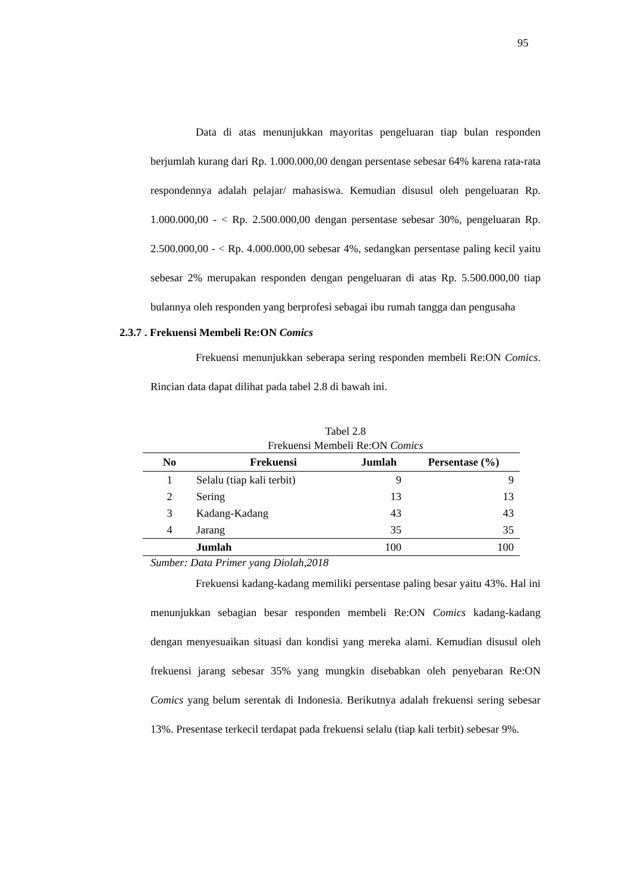95
Data di atas menunjukkan mayoritas pengeluaran tiap bulan responden berjumlah kurang dari Rp. 1.000.000,00 dengan persentase sebesar 64% karena rata-rata respondennya adalah pelajar/ mahasiswa. Kemudian disusul oleh pengeluaran Rp. 1.000.000,00 - < Rp. 2.500.000,00 dengan persentase sebesar 30%, pengeluaran Rp. 2.500.000,00 - < Rp. 4.000.000,00 sebesar 4%, sedangkan persentase paling kecil yaitu sebesar 2% merupakan responden dengan pengeluaran di atas Rp. 5.500.000,00 tiap bulannya oleh responden yang berprofesi sebagai ibu rumah tangga dan pengusaha
2.3.7 . Frekuensi Membeli Re:ON Comics
Frekuensi menunjukkan seberapa sering responden membeli Re:ON Comics. Rincian data dapat dilihat pada tabel 2.8 di bawah ini.
Tabel 2.8
Frekuensi Membeli Re:ON Comics
| No | Frekuensi | Jumlah | Persentase (%) |
| --- | --- | --- | --- |
| 1 | Selalu (tiap kali terbit) | 9 | 9 |
| 2 | Sering | 13 | 13 |
| 3 | Kadang-Kadang | 43 | 43 |
| 4 | Jarang | 35 | 35 |
| | Jumlah | 100 | 100 |
Sumber: Data Primer yang Diolah,2018
Frekuensi kadang-kadang memiliki persentase paling besar yaitu 43%. Hal ini menunjukkan sebagian besar responden membeli Re:ON Comics kadang-kadang dengan menyesuaikan situasi dan kondisi yang mereka alami. Kemudian disusul oleh frekuensi jarang sebesar 35% yang mungkin disebabkan oleh penyebaran Re:ON Comics yang belum serentak di Indonesia. Berikutnya adalah frekuensi sering sebesar 13%. Presentase terkecil terdapat pada frekuensi selalu (tiap kali terbit) sebesar 9%.